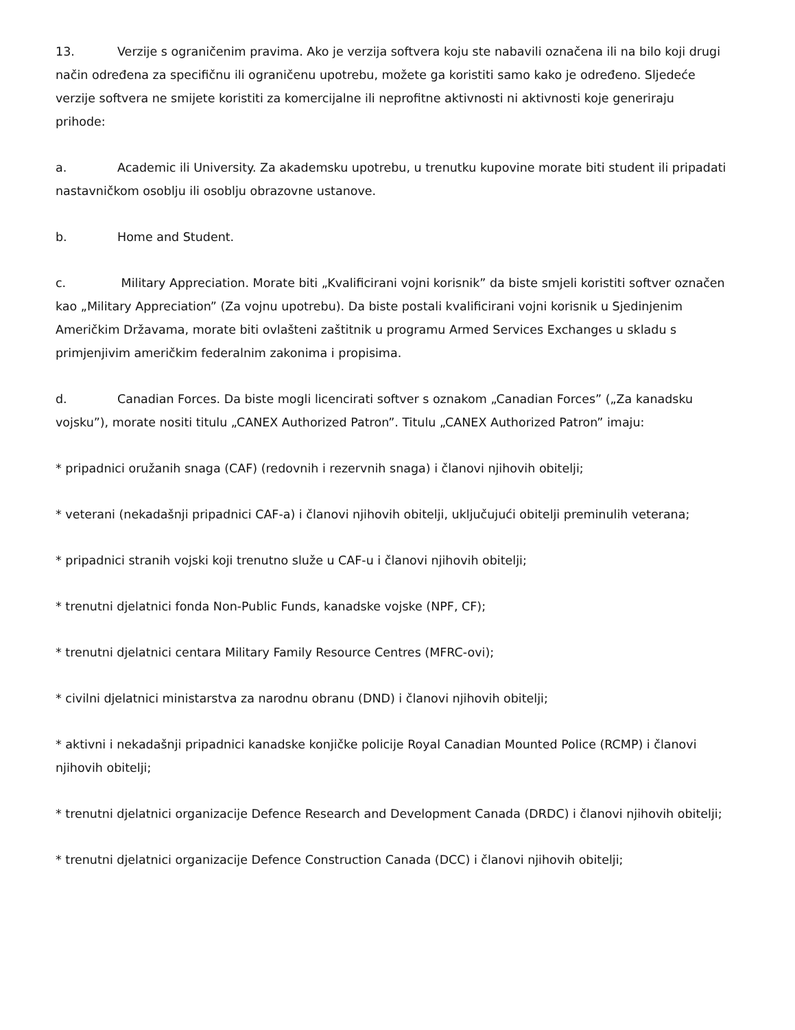13. Verzije s ograničenim pravima. Ako je verzija softvera koju ste nabavili označena ili na bilo koji drugi način određena za specifičnu ili ograničenu upotrebu, možete ga koristiti samo kako je određeno. Sljedeće verzije softvera ne smijete koristiti za komercijalne ili neprofitne aktivnosti ni aktivnosti koje generiraju prihode:
a. Academic ili University. Za akademsku upotrebu, u trenutku kupovine morate biti student ili pripadati nastavničkom osoblju ili osoblju obrazovne ustanove.
b. Home and Student.
c. Military Appreciation. Morate biti „Kvalificirani vojni korisnik” da biste smjeli koristiti softver označen kao „Military Appreciation” (Za vojnu upotrebu). Da biste postali kvalificirani vojni korisnik u Sjedinjenim Američkim Državama, morate biti ovlašteni zaštitnik u programu Armed Services Exchanges u skladu s primjenjivim američkim federalnim zakonima i propisima.
d. Canadian Forces. Da biste mogli licencirati softver s oznakom „Canadian Forces” („Za kanadsku vojsku”), morate nositi titulu „CANEX Authorized Patron”. Titulu „CANEX Authorized Patron” imaju:
* pripadnici oružanih snaga (CAF) (redovnih i rezervnih snaga) i članovi njihovih obitelji;
* veterani (nekadašnji pripadnici CAF-a) i članovi njihovih obitelji, uključujući obitelji preminulih veterana;
* pripadnici stranih vojski koji trenutno služe u CAF-u i članovi njihovih obitelji;
* trenutni djelatnici fonda Non-Public Funds, kanadske vojske (NPF, CF);
* trenutni djelatnici centara Military Family Resource Centres (MFRC-ovi);
* civilni djelatnici ministarstva za narodnu obranu (DND) i članovi njihovih obitelji;
* aktivni i nekadašnji pripadnici kanadske konjičke policije Royal Canadian Mounted Police (RCMP) i članovi njihovih obitelji;
* trenutni djelatnici organizacije Defence Research and Development Canada (DRDC) i članovi njihovih obitelji;
* trenutni djelatnici organizacije Defence Construction Canada (DCC) i članovi njihovih obitelji;